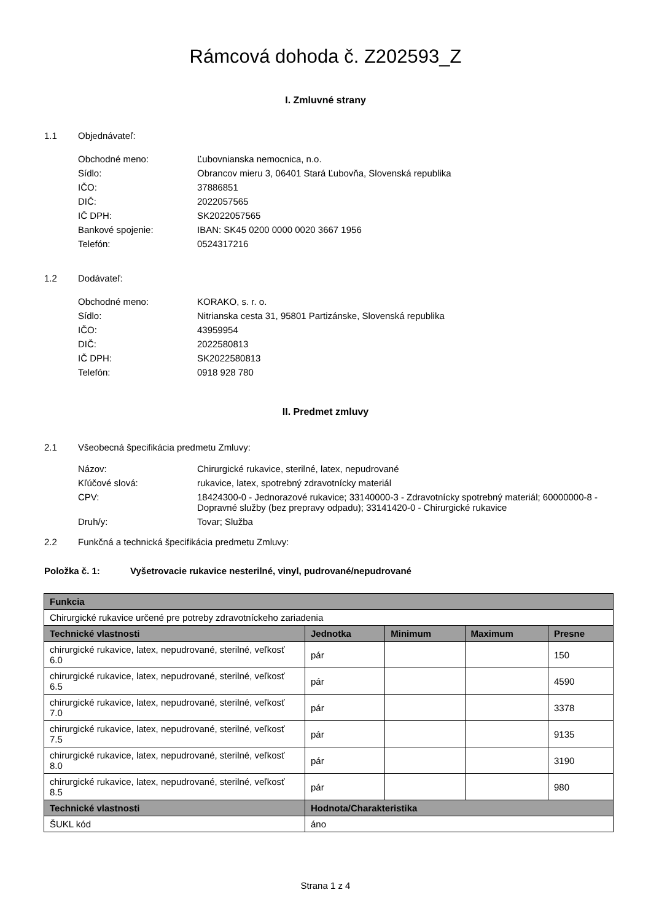Rámcová dohoda č. Z202593_Z
I. Zmluvné strany
1.1 Objednávateľ:
Obchodné meno: Ľubovnianska nemocnica, n.o.
Sídlo: Obrancov mieru 3, 06401 Stará Ľubovňa, Slovenská republika
IČO: 37886851
DIČ: 2022057565
IČ DPH: SK2022057565
Bankové spojenie: IBAN: SK45 0200 0000 0020 3667 1956
Telefón: 0524317216
1.2 Dodávateľ:
Obchodné meno: KORAKO, s. r. o.
Sídlo: Nitrianska cesta 31, 95801 Partizánske, Slovenská republika
IČO: 43959954
DIČ: 2022580813
IČ DPH: SK2022580813
Telefón: 0918 928 780
II. Predmet zmluvy
2.1 Všeobecná špecifikácia predmetu Zmluvy:
Názov: Chirurgické rukavice, sterilné, latex, nepudrované
Kľúčové slová: rukavice, latex, spotrebný zdravotnícky materiál
CPV: 18424300-0 - Jednorazové rukavice; 33140000-3 - Zdravotnícky spotrebný materiál; 60000000-8 - Dopravné služby (bez prepravy odpadu); 33141420-0 - Chirurgické rukavice
Druh/y: Tovar; Služba
2.2 Funkčná a technická špecifikácia predmetu Zmluvy:
Položka č. 1: Vyšetrovacie rukavice nesterilné, vinyl, pudrované/nepudrované
| Funkcia | | | | |
| --- | --- | --- | --- | --- |
| Chirurgické rukavice určené pre potreby zdravotníckeho zariadenia | | | | |
| Technické vlastnosti | Jednotka | Minimum | Maximum | Presne |
| chirurgické rukavice, latex, nepudrované, sterilné, veľkosť 6.0 | pár | | | 150 |
| chirurgické rukavice, latex, nepudrované, sterilné, veľkosť 6.5 | pár | | | 4590 |
| chirurgické rukavice, latex, nepudrované, sterilné, veľkosť 7.0 | pár | | | 3378 |
| chirurgické rukavice, latex, nepudrované, sterilné, veľkosť 7.5 | pár | | | 9135 |
| chirurgické rukavice, latex, nepudrované, sterilné, veľkosť 8.0 | pár | | | 3190 |
| chirurgické rukavice, latex, nepudrované, sterilné, veľkosť 8.5 | pár | | | 980 |
| Technické vlastnosti | Hodnota/Charakteristika | | | |
| ŠUKL kód | áno | | | |
Strana 1 z 4